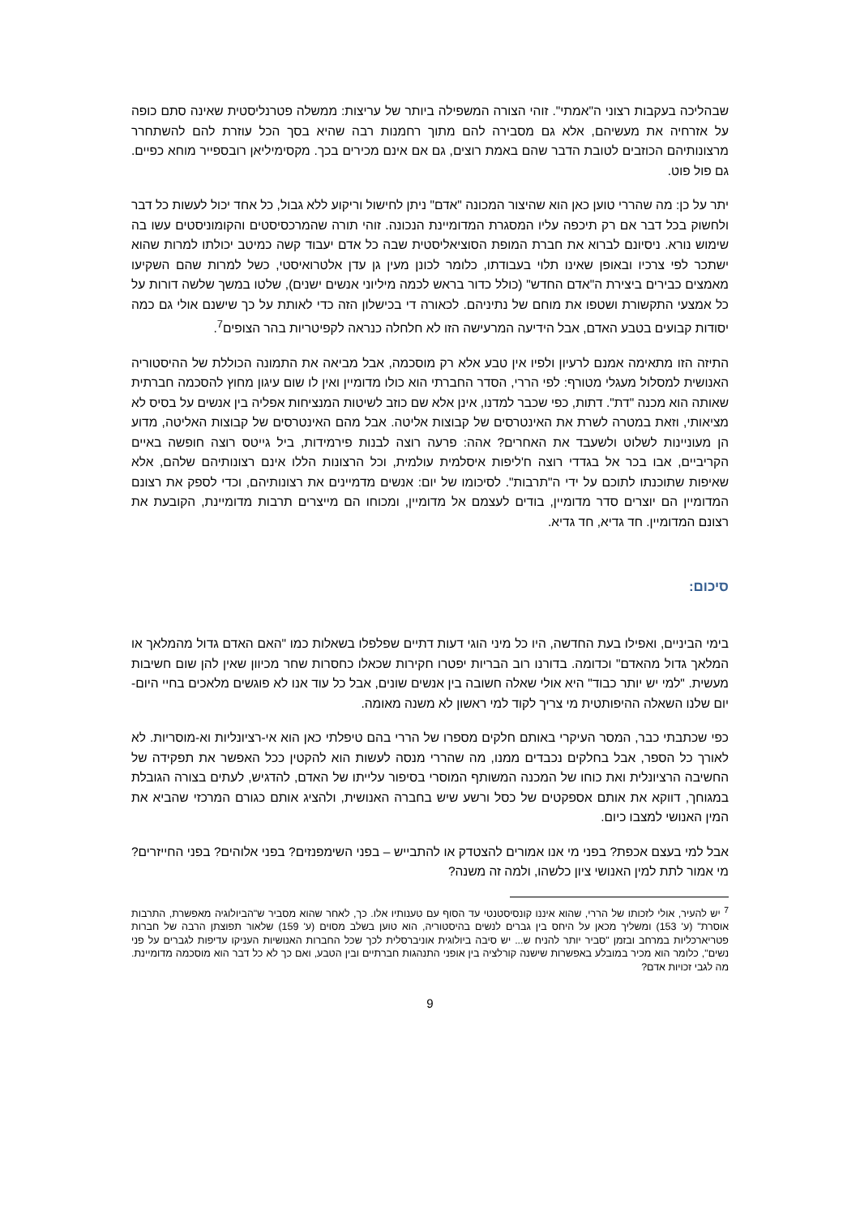שבהליכה בעקבות רצוני ה"אמתי". זוהי הצורה המשפילה ביותר של עריצות: ממשלה פטרנליסטית שאינה סתם כופה על אזרחיה את מעשיהם, אלא גם מסבירה להם מתוך רחמנות רבה שהיא בסך הכל עוזרת להם להשתחרר מרצונותיהם הכוזבים לטובת הדבר שהם באמת רוצים, גם אם אינם מכירים בכך. מקסימיליאן רובספייר מוחא כפיים. גם פול פוט.
יתר על כן: מה שהררי טוען כאן הוא שהיצור המכונה "אדם" ניתן לחישול וריקוע ללא גבול, כל אחד יכול לעשות כל דבר ולחשוק בכל דבר אם רק תיכפה עליו המסגרת המדומיינת הנכונה. זוהי תורה שהמרכסיסטים והקומוניסטים עשו בה שימוש נורא. ניסיונם לברוא את חברת המופת הסוציאליסטית שבה כל אדם יעבוד קשה כמיטב יכולתו למרות שהוא ישתכר לפי צרכיו ובאופן שאינו תלוי בעבודתו, כלומר לכונן מעין גן עדן אלטרואיסטי, כשל למרות שהם השקיעו מאמצים כבירים ביצירת ה"אדם החדש" (כולל כדור בראש לכמה מיליוני אנשים ישנים), שלטו במשך שלשה דורות על כל אמצעי התקשורת ושטפו את מוחם של נתיניהם. לכאורה די בכישלון הזה כדי לאותת על כך שישנם אולי גם כמה יסודות קבועים בטבע האדם, אבל הידיעה המרעישה הזו לא חלחלה כנראה לקפיטריות בהר הצופים<sup>7</sup>.
התיזה הזו מתאימה אמנם לרעיון ולפיו אין טבע אלא רק מוסכמה, אבל מביאה את התמונה הכוללת של ההיסטוריה האנושית למסלול מעגלי מטורף: לפי הררי, הסדר החברתי הוא כולו מדומיין ואין לו שום עיגון מחוץ להסכמה חברתית שאותה הוא מכנה "דת". דתות, כפי שכבר למדנו, אינן אלא שם כוזב לשיטות המנציחות אפליה בין אנשים על בסיס לא מציאותי, וזאת במטרה לשרת את האינטרסים של קבוצות אליטה. אבל מהם האינטרסים של קבוצות האליטה, מדוע הן מעוניינות לשלוט ולשעבד את האחרים? אהה: פרעה רוצה לבנות פירמידות, ביל גייטס רוצה חופשה באיים הקריביים, אבו בכר אל בגדדי רוצה ח'ליפות איסלמית עולמית, וכל הרצונות הללו אינם רצונותיהם שלהם, אלא שאיפות שתוכנתו לתוכם על ידי ה"תרבות". לסיכומו של יום: אנשים מדמיינים את רצונותיהם, וכדי לספק את רצונם המדומיין הם יוצרים סדר מדומיין, בודים לעצמם אל מדומיין, ומכוחו הם מייצרים תרבות מדומיינת, הקובעת את רצונם המדומיין. חד גדיא, חד גדיא.
סיכום:
בימי הביניים, ואפילו בעת החדשה, היו כל מיני הוגי דעות דתיים שפלפלו בשאלות כמו "האם האדם גדול מהמלאך או המלאך גדול מהאדם" וכדומה. בדורנו רוב הבריות יפטרו חקירות שכאלו כחסרות שחר מכיוון שאין להן שום חשיבות מעשית. "למי יש יותר כבוד" היא אולי שאלה חשובה בין אנשים שונים, אבל כל עוד אנו לא פוגשים מלאכים בחיי היום-יום שלנו השאלה ההיפותטית מי צריך לקוד למי ראשון לא משנה מאומה.
כפי שכתבתי כבר, המסר העיקרי באותם חלקים מספרו של הררי בהם טיפלתי כאן הוא אי-רציונליות וא-מוסריות. לא לאורך כל הספר, אבל בחלקים נכבדים ממנו, מה שהררי מנסה לעשות הוא להקטין ככל האפשר את תפקידה של החשיבה הרציונלית ואת כוחו של המכנה המשותף המוסרי בסיפור עלייתו של האדם, להדגיש, לעתים בצורה הגובלת במגוחך, דווקא את אותם אספקטים של כסל ורשע שיש בחברה האנושית, ולהציג אותם כגורם המרכזי שהביא את המין האנושי למצבו כיום.
אבל למי בעצם אכפת? בפני מי אנו אמורים להצטדק או להתבייש – בפני השימפנזים? בפני אלוהים? בפני החייזרים? מי אמור לתת למין האנושי ציון כלשהו, ולמה זה משנה?
<sup>7</sup> יש להעיר, אולי לזכותו של הררי, שהוא איננו קונסיסטנטי עד הסוף עם טענותיו אלו. כך, לאחר שהוא מסביר ש"הביולוגיה מאפשרת, התרבות אוסרת" (ע' 153) ומשליך מכאן על היחס בין גברים לנשים בהיסטוריה, הוא טוען בשלב מסוים (ע' 159) שלאור תפוצתן הרבה של חברות פטריארכליות במרחב ובזמן "סביר יותר להניח ש... יש סיבה ביולוגית אוניברסלית לכך שכל החברות האנושיות העניקו עדיפות לגברים על פני נשים", כלומר הוא מכיר במובלע באפשרות שישנה קורלציה בין אופני התנהגות חברתיים ובין הטבע, ואם כך לא כל דבר הוא מוסכמה מדומיינת. מה לגבי זכויות אדם?
9